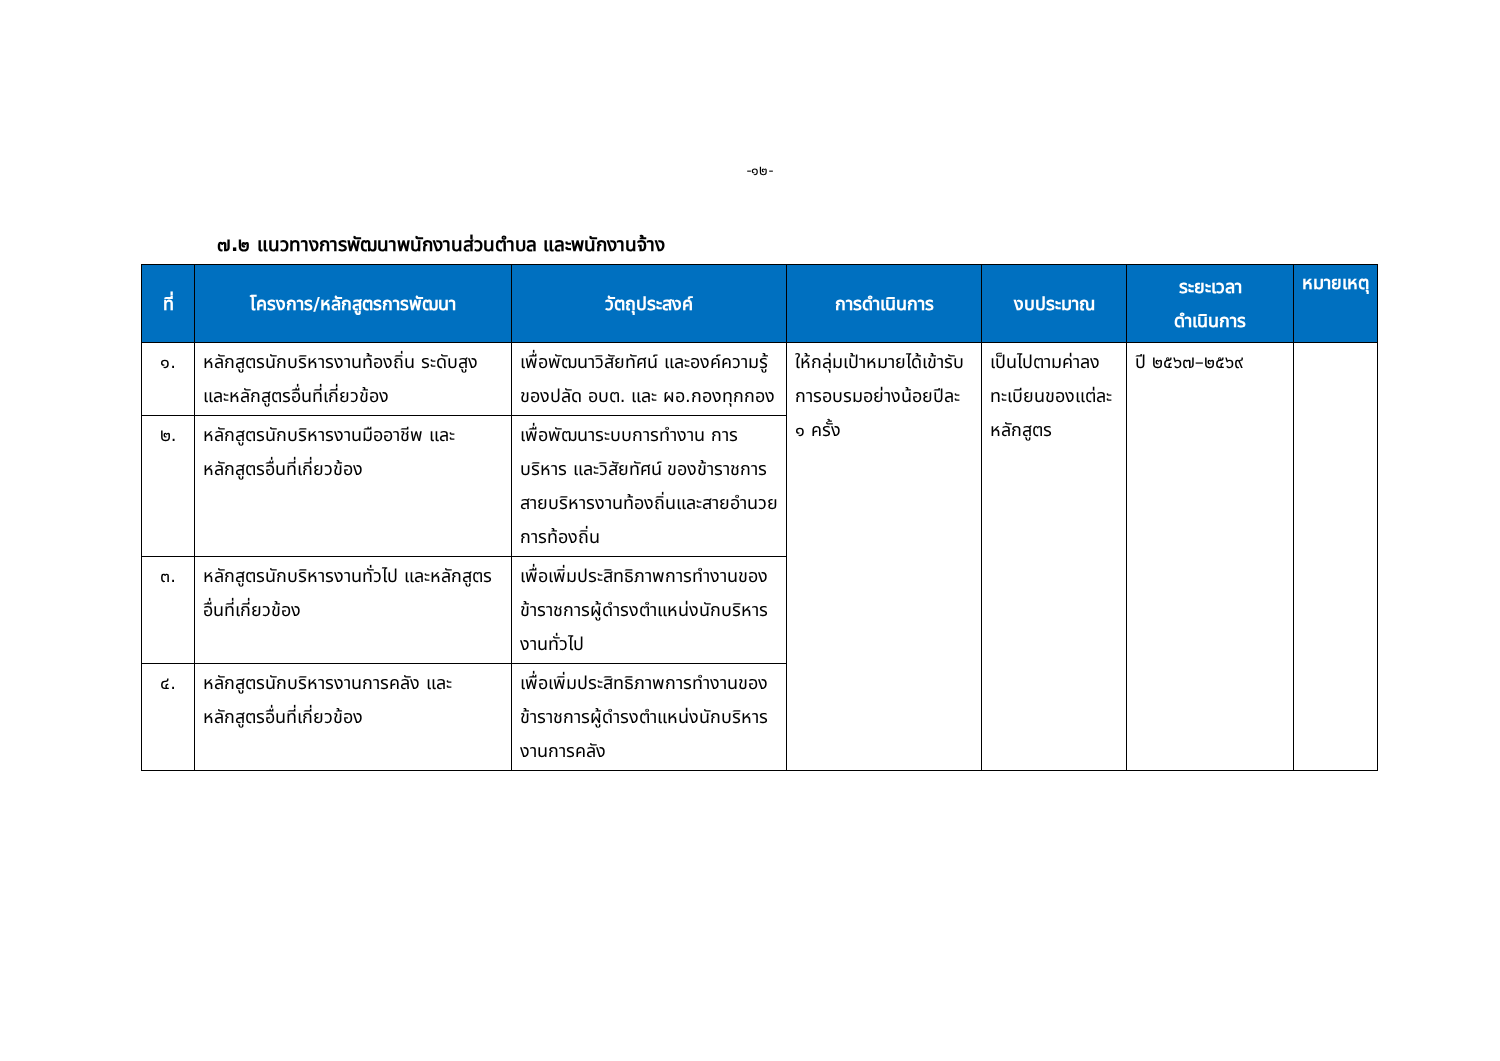-๑๒-
๗.๒ แนวทางการพัฒนาพนักงานส่วนตำบล และพนักงานจ้าง
| ที่ | โครงการ/หลักสูตรการพัฒนา | วัตถุประสงค์ | การดำเนินการ | งบประมาณ | ระยะเวลา ดำเนินการ | หมายเหตุ |
| --- | --- | --- | --- | --- | --- | --- |
| ๑. | หลักสูตรนักบริหารงานท้องถิ่น ระดับสูง และหลักสูตรอื่นที่เกี่ยวข้อง | เพื่อพัฒนาวิสัยทัศน์ และองค์ความรู้ของปลัด อบต. และ ผอ.กองทุกกอง | ให้กลุ่มเป้าหมายได้เข้ารับการอบรมอย่างน้อยปีละ ๑ ครั้ง | เป็นไปตามค่าลงทะเบียนของแต่ละหลักสูตร | ปี ๒๕๖๗–๒๕๖๙ | |
| ๒. | หลักสูตรนักบริหารงานมืออาชีพ และหลักสูตรอื่นที่เกี่ยวข้อง | เพื่อพัฒนาระบบการทำงาน การบริหาร และวิสัยทัศน์ ของข้าราชการสายบริหารงานท้องถิ่นและสายอำนวยการท้องถิ่น | | | | |
| ๓. | หลักสูตรนักบริหารงานทั่วไป และหลักสูตรอื่นที่เกี่ยวข้อง | เพื่อเพิ่มประสิทธิภาพการทำงานของข้าราชการผู้ดำรงตำแหน่งนักบริหารงานทั่วไป | | | | |
| ๔. | หลักสูตรนักบริหารงานการคลัง และหลักสูตรอื่นที่เกี่ยวข้อง | เพื่อเพิ่มประสิทธิภาพการทำงานของข้าราชการผู้ดำรงตำแหน่งนักบริหารงานการคลัง | | | | |